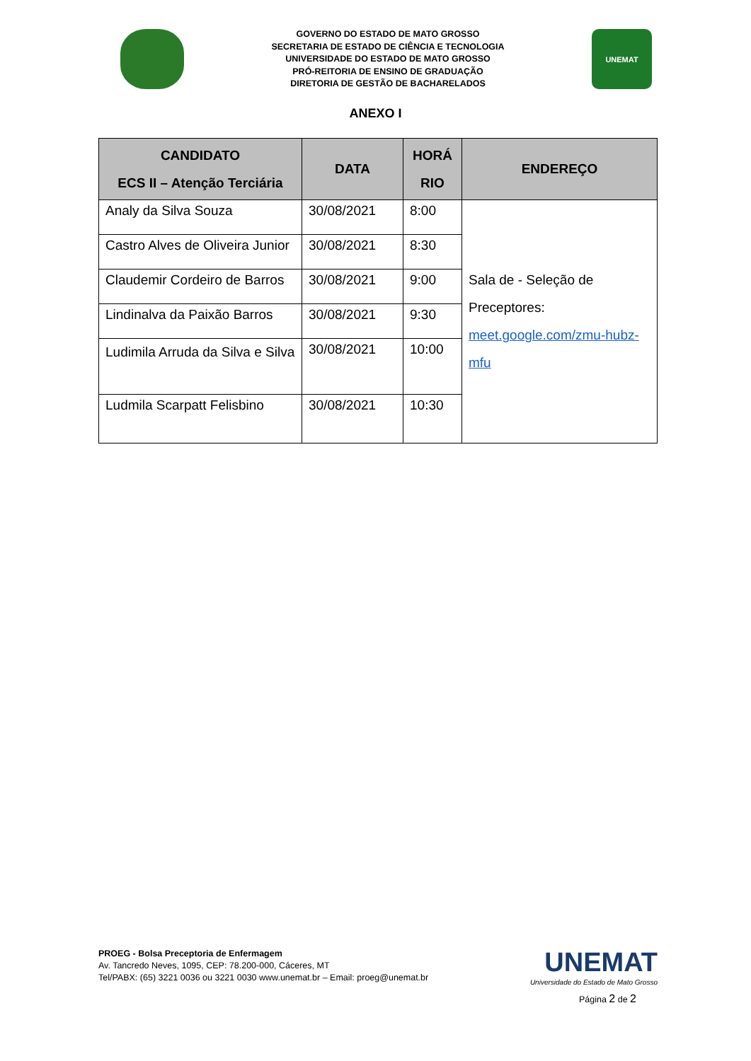GOVERNO DO ESTADO DE MATO GROSSO
SECRETARIA DE ESTADO DE CIÊNCIA E TECNOLOGIA
UNIVERSIDADE DO ESTADO DE MATO GROSSO
PRÓ-REITORIA DE ENSINO DE GRADUAÇÃO
DIRETORIA DE GESTÃO DE BACHARELADOS
UNEMAT
ANEXO I
| CANDIDATO ECS II – Atenção Terciária | DATA | HORÁ RIO | ENDEREÇO |
| --- | --- | --- | --- |
| Analy da Silva Souza | 30/08/2021 | 8:00 | Sala de - Seleção de Preceptores: meet.google.com/zmu-hubz-mfu |
| Castro Alves de Oliveira Junior | 30/08/2021 | 8:30 | |
| Claudemir Cordeiro de Barros | 30/08/2021 | 9:00 | |
| Lindinalva da Paixão Barros | 30/08/2021 | 9:30 | |
| Ludimila Arruda da Silva e Silva | 30/08/2021 | 10:00 | |
| Ludmila Scarpatt Felisbino | 30/08/2021 | 10:30 | |
PROEG - Bolsa Preceptoria de Enfermagem
Av. Tancredo Neves, 1095, CEP: 78.200-000, Cáceres, MT
Tel/PABX: (65) 3221 0036 ou 3221 0030 www.unemat.br – Email: proeg@unemat.br
UNEMAT
Universidade do Estado de Mato Grosso
Página 2 de 2